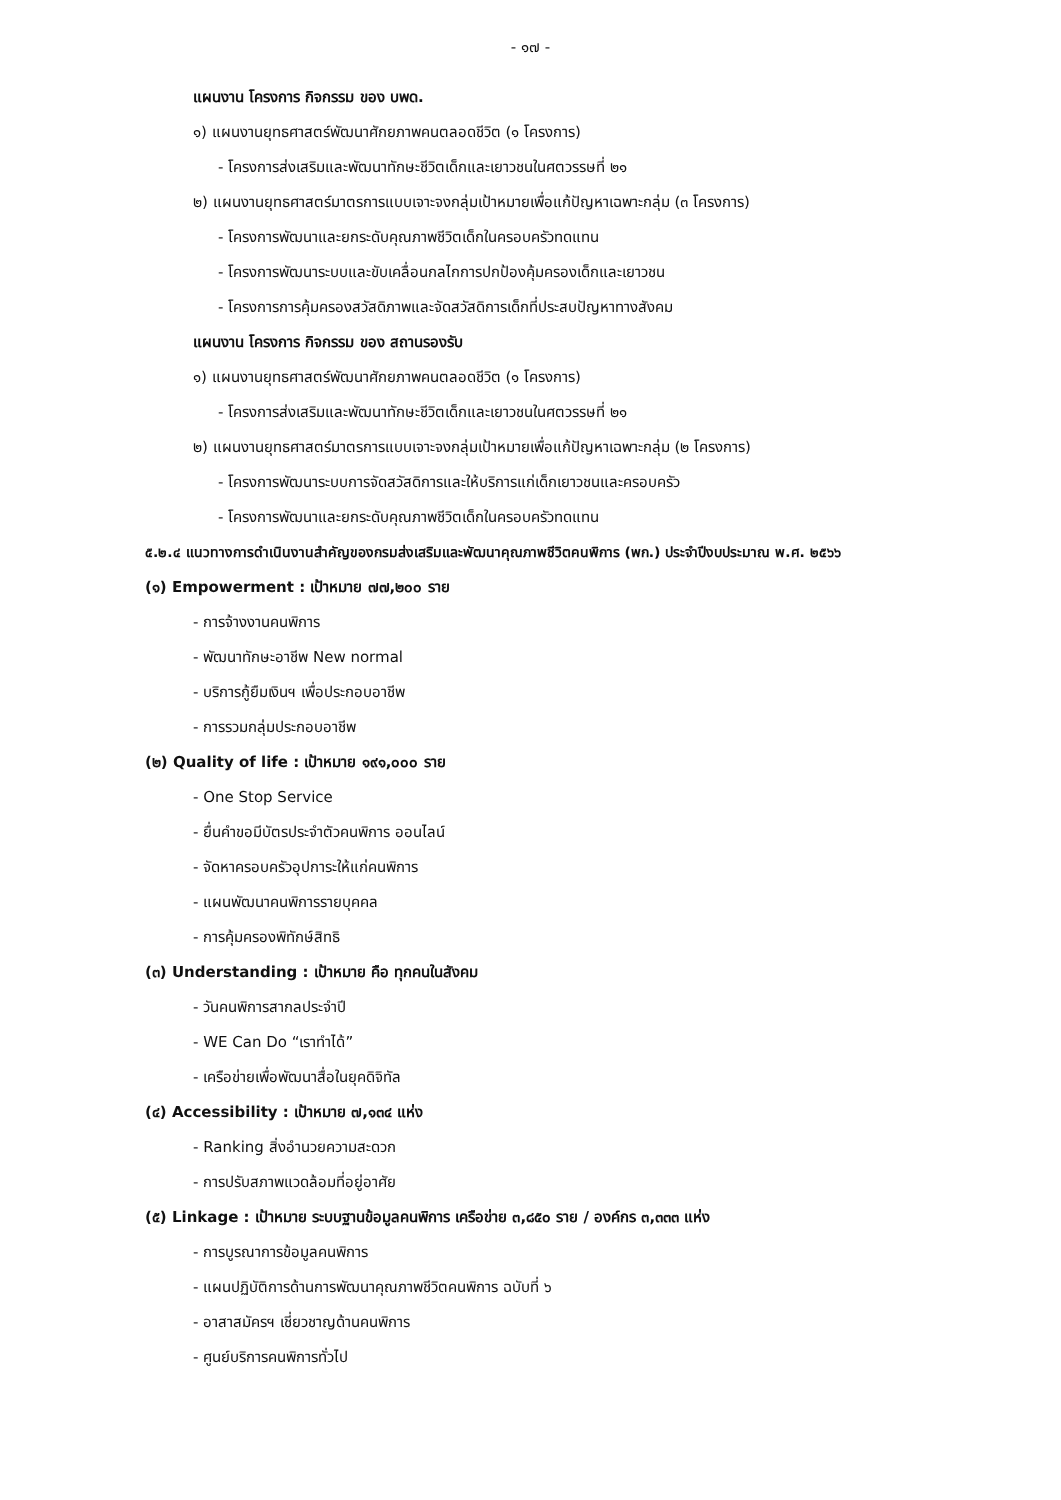- ๑๗ -
แผนงาน โครงการ กิจกรรม ของ บพด.
๑) แผนงานยุทธศาสตร์พัฒนาศักยภาพคนตลอดชีวิต (๑ โครงการ)
- โครงการส่งเสริมและพัฒนาทักษะชีวิตเด็กและเยาวชนในศตวรรษที่ ๒๑
๒) แผนงานยุทธศาสตร์มาตรการแบบเจาะจงกลุ่มเป้าหมายเพื่อแก้ปัญหาเฉพาะกลุ่ม (๓ โครงการ)
- โครงการพัฒนาและยกระดับคุณภาพชีวิตเด็กในครอบครัวทดแทน
- โครงการพัฒนาระบบและขับเคลื่อนกลไกการปกป้องคุ้มครองเด็กและเยาวชน
- โครงการการคุ้มครองสวัสดิภาพและจัดสวัสดิการเด็กที่ประสบปัญหาทางสังคม
แผนงาน โครงการ กิจกรรม ของ สถานรองรับ
๑) แผนงานยุทธศาสตร์พัฒนาศักยภาพคนตลอดชีวิต (๑ โครงการ)
- โครงการส่งเสริมและพัฒนาทักษะชีวิตเด็กและเยาวชนในศตวรรษที่ ๒๑
๒) แผนงานยุทธศาสตร์มาตรการแบบเจาะจงกลุ่มเป้าหมายเพื่อแก้ปัญหาเฉพาะกลุ่ม (๒ โครงการ)
- โครงการพัฒนาระบบการจัดสวัสดิการและให้บริการแก่เด็กเยาวชนและครอบครัว
- โครงการพัฒนาและยกระดับคุณภาพชีวิตเด็กในครอบครัวทดแทน
๕.๒.๔ แนวทางการดำเนินงานสำคัญของกรมส่งเสริมและพัฒนาคุณภาพชีวิตคนพิการ (พก.) ประจำปีงบประมาณ พ.ศ. ๒๕๖๖
(๑) Empowerment : เป้าหมาย ๗๗,๒๐๐ ราย
- การจ้างงานคนพิการ
- พัฒนาทักษะอาชีพ New normal
- บริการกู้ยืมเงินฯ เพื่อประกอบอาชีพ
- การรวมกลุ่มประกอบอาชีพ
(๒) Quality of life : เป้าหมาย ๑๙๑,๐๐๐ ราย
- One Stop Service
- ยื่นคำขอมีบัตรประจำตัวคนพิการ ออนไลน์
- จัดหาครอบครัวอุปการะให้แก่คนพิการ
- แผนพัฒนาคนพิการรายบุคคล
- การคุ้มครองพิทักษ์สิทธิ
(๓) Understanding : เป้าหมาย คือ ทุกคนในสังคม
- วันคนพิการสากลประจำปี
- WE Can Do “เราทำได้”
- เครือข่ายเพื่อพัฒนาสื่อในยุคดิจิทัล
(๔) Accessibility : เป้าหมาย ๗,๑๓๔ แห่ง
- Ranking สิ่งอำนวยความสะดวก
- การปรับสภาพแวดล้อมที่อยู่อาศัย
(๕) Linkage : เป้าหมาย ระบบฐานข้อมูลคนพิการ เครือข่าย ๓,๘๕๐ ราย / องค์กร ๓,๓๓๓ แห่ง
- การบูรณาการข้อมูลคนพิการ
- แผนปฏิบัติการด้านการพัฒนาคุณภาพชีวิตคนพิการ ฉบับที่ ๖
- อาสาสมัครฯ เชี่ยวชาญด้านคนพิการ
- ศูนย์บริการคนพิการทั่วไป